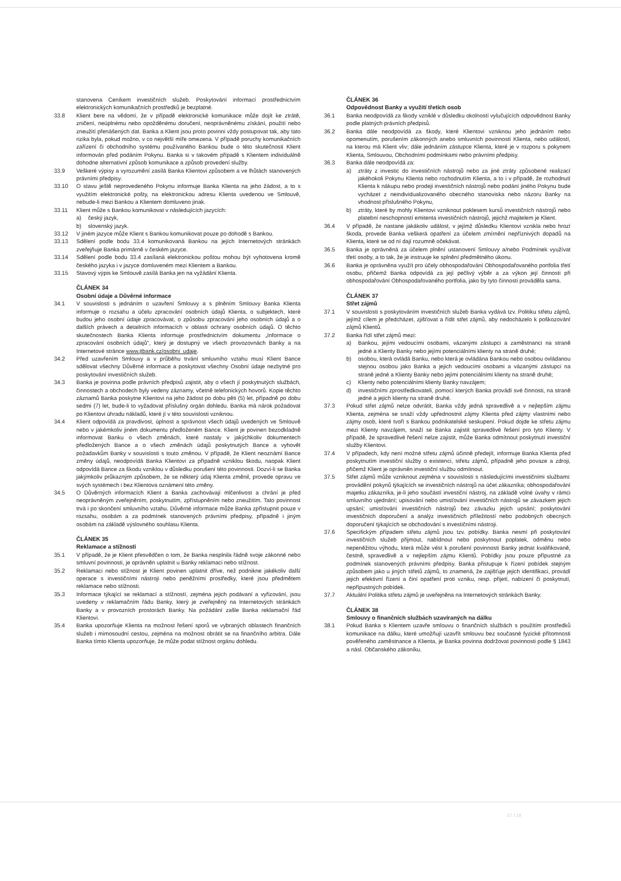stanovena Ceníkem investičních služeb. Poskytování informací prostřednictvím elektronických komunikačních prostředků je bezplatné.
33.8 Klient bere na vědomí, že v případě elektronické komunikace může dojít ke ztrátě, zničení, neúplnému nebo opožděnému doručení, neoprávněnému získání, použití nebo zneužití přenášených dat. Banka a Klient jsou proto povinni vždy postupovat tak, aby tato rizika byla, pokud možno, v co největší míře omezena. V případě poruchy komunikačních zařízení či obchodního systému používaného Bankou bude o této skutečnosti Klient informován před podáním Pokynu. Banka si v takovém případě s Klientem individuálně dohodne alternativní způsob komunikace a způsob provedení služby.
33.9 Veškeré výpisy a vyrozumění zasílá Banka Klientovi způsobem a ve lhůtách stanovených právními předpisy.
33.10 O stavu ještě neprovedeného Pokynu informuje Banka Klienta na jeho žádost, a to s využitím elektronické pošty, na elektronickou adresu Klienta uvedenou ve Smlouvě, nebude-li mezi Bankou a Klientem domluveno jinak.
33.11 Klient může s Bankou komunikovat v následujících jazycích:
a) český jazyk,
b) slovenský jazyk.
33.12 V jiném jazyce může Klient s Bankou komunikovat pouze po dohodě s Bankou.
33.13 Sdělení podle bodu 33.4 komunikovaná Bankou na jejích Internetových stránkách zveřejňuje Banka primárně v českém jazyce.
33.14 Sdělení podle bodu 33.4 zasílaná elektronickou poštou mohou být vyhotovena kromě českého jazyka i v jazyce domluveném mezi Klientem a Bankou.
33.15 Stavový výpis ke Smlouvě zasílá Banka jen na vyžádání Klienta.
ČLÁNEK 34
Osobní údaje a Důvěrné informace
34.1 V souvislosti s jednáním o uzavření Smlouvy a s plněním Smlouvy Banka Klienta informuje o rozsahu a účelu zpracování osobních údajů Klienta, o subjektech, které budou jeho osobní údaje zpracovávat, o způsobu zpracování jeho osobních údajů a o dalších právech a detailních informacích v oblasti ochrany osobních údajů. O těchto skutečnostech Banka Klienta informuje prostřednictvím dokumentu „Informace o zpracování osobních údajů", který je dostupný ve všech provozovnách Banky a na Internetové stránce www.jtbank.cz/osobni_udaje.
34.2 Před uzavřením Smlouvy a v průběhu trvání smluvního vztahu musí Klient Bance sdělovat všechny Důvěrné informace a poskytovat všechny Osobní údaje nezbytné pro poskytování investičních služeb.
34.3 Banka je povinna podle právních předpisů zajistit, aby o všech jí poskytnutých službách, činnostech a obchodech byly vedeny záznamy, včetně telefonických hovorů. Kopie těchto záznamů Banka poskytne Klientovi na jeho žádost po dobu pěti (5) let, případně po dobu sedmi (7) let, bude-li to vyžadovat příslušný orgán dohledu. Banka má nárok požadovat po Klientovi úhradu nákladů, které jí v této souvislosti vzniknou.
34.4 Klient odpovídá za pravdivost, úplnost a správnost všech údajů uvedených ve Smlouvě nebo v jakémkoliv jiném dokumentu předloženém Bance. Klient je povinen bezodkladně informovat Banku o všech změnách, které nastaly v jakýchkoliv dokumentech předložených Bance a o všech změnách údajů poskytnutých Bance a vyhovět požadavkům Banky v souvislosti s touto změnou. V případě, že Klient neoznámí Bance změny údajů, neodpovídá Banka Klientovi za případně vzniklou škodu, naopak Klient odpovídá Bance za škodu vzniklou v důsledku porušení této povinnosti. Dozví-li se Banka jakýmkoliv průkazným způsobem, že se některý údaj Klienta změnil, provede opravu ve svých systémech i bez Klientova oznámení této změny.
34.5 O Důvěrných informacích Klient a Banka zachovávají mlčenlivost a chrání je před neoprávněným zveřejněním, poskytnutím, zpřístupněním nebo zneužitím. Tato povinnost trvá i po skončení smluvního vztahu. Důvěrné informace může Banka zpřístupnit pouze v rozsahu, osobám a za podmínek stanovených právními předpisy, případně i jiným osobám na základě výslovného souhlasu Klienta.
ČLÁNEK 35
Reklamace a stížnosti
35.1 V případě, že je Klient přesvědčen o tom, že Banka nesplnila řádně svoje zákonné nebo smluvní povinnosti, je oprávněn uplatnit u Banky reklamaci nebo stížnost.
35.2 Reklamaci nebo stížnost je Klient povinen uplatnit dříve, než podnikne jakékoliv další operace s investičními nástroji nebo peněžními prostředky, které jsou předmětem reklamace nebo stížnosti.
35.3 Informace týkající se reklamací a stížností, zejména jejich podávaní a vyřizování, jsou uvedeny v reklamačním řádu Banky, který je zveřejněný na Internetových stránkách Banky a v provozních prostorách Banky. Na požádání zašle Banka reklamační řád Klientovi.
35.4 Banka upozorňuje Klienta na možnost řešení sporů ve vybraných oblastech finančních služeb i mimosoudní cestou, zejména na možnost obrátit se na finančního arbitra. Dále Banka tímto Klienta upozorňuje, že může podat stížnost orgánu dohledu.
ČLÁNEK 36
Odpovědnost Banky a využití třetích osob
36.1 Banka neodpovídá za škody vzniklé v důsledku okolností vylučujících odpovědnost Banky podle platných právních předpisů.
36.2 Banka dále neodpovídá za škody, které Klientovi vzniknou jeho jednáním nebo opomenutím, porušením zákonných anebo smluvních povinností Klienta, nebo událostí, na kterou má Klient vliv; dále jednáním zástupce Klienta, které je v rozporu s pokynem Klienta, Smlouvou, Obchodními podmínkami nebo právními předpisy.
36.3 Banka dále neodpovídá za:
a) ztráty z investic do investičních nástrojů nebo za jiné ztráty způsobené realizací jakéhokoli Pokynu Klienta nebo rozhodnutím Klienta, a to i v případě, že rozhodnutí Klienta k nákupu nebo prodeji investičních nástrojů nebo podání jiného Pokynu bude vycházet z neindividualizovaného obecného stanoviska nebo názoru Banky na vhodnost příslušného Pokynu,
b) ztráty, které by mohly Klientovi vzniknout poklesem kursů investičních nástrojů nebo platební neschopností emitenta investičních nástrojů, jejichž majitelem je Klient.
36.4 V případě, že nastane jakákoliv událost, v jejímž důsledku Klientovi vznikla nebo hrozí škoda, provede Banka veškerá opatření za účelem zmírnění nepříznivých dopadů na Klienta, které se od ní dají rozumně očekávat.
36.5 Banka je oprávněná za účelem plnění ustanovení Smlouvy a/nebo Podmínek využívat třetí osoby, a to tak, že je instruuje ke splnění předmětného úkonu.
36.6 Banka je oprávněna využít pro účely obhospodařování Obhospodařovaného portfolia třetí osobu, přičemž Banka odpovídá za její pečlivý výběr a za výkon její činnosti při obhospodařování Obhospodařovaného portfolia, jako by tyto činnosti prováděla sama.
ČLÁNEK 37
Střet zájmů
37.1 V souvislosti s poskytováním investičních služeb Banka vydává tzv. Politiku střetu zájmů, jejímž cílem je předcházet, zjišťovat a řídit střet zájmů, aby nedocházelo k poškozování zájmů Klientů.
37.2 Banka řídí střet zájmů mezi:
a) Bankou, jejími vedoucími osobami, vázanými zástupci a zaměstnanci na straně jedné a Klienty Banky nebo jejími potenciálními klienty na straně druhé;
b) osobou, která ovládá Banku, nebo která je ovládána Bankou nebo osobou ovládanou stejnou osobou jako Banka a jejich vedoucími osobami a vázanými zástupci na straně jedné a Klienty Banky nebo jejími potenciálními klienty na straně druhé;
c) Klienty nebo potenciálními klienty Banky navzájem;
d) investičními zprostředkovateli, pomocí kterých Banka provádí své činnosti, na straně jedné a jejich klienty na straně druhé.
37.3 Pokud střet zájmů nelze odvrátit, Banka vždy jedná spravedlivě a v nejlepším zájmu Klienta, zejména se snaží vždy upřednostnit zájmy Klienta před zájmy vlastními nebo zájmy osob, které tvoří s Bankou podnikatelské seskupení. Pokud dojde ke střetu zájmu mezi Klienty navzájem, snaží se Banka zajistit spravedlivé řešení pro tyto Klienty. V případě, že spravedlivé řešení nelze zajistit, může Banka odmítnout poskytnutí investiční služby Klientovi.
37.4 V případech, kdy není možné střetu zájmů účinně předejít, informuje Banka Klienta před poskytnutím investiční služby o existenci, střetu zájmů, případně jeho povaze a zdroji, přičemž Klient je oprávněn investiční službu odmítnout.
37.5 Střet zájmů může vzniknout zejména v souvislosti s následujícími investičními službami: provádění pokynů týkajících se investičních nástrojů na účet zákazníka; obhospodařování majetku zákazníka, je-li jeho součástí investiční nástroj, na základě volné úvahy v rámci smluvního ujednání; upisování nebo umisťování investičních nástrojů se závazkem jejich upsání; umisťování investičních nástrojů bez závazku jejich upsání; poskytování investičních doporučení a analýz investičních příležitostí nebo podobných obecných doporučení týkajících se obchodování s investičními nástroji.
37.6 Specifickým případem střetu zájmů jsou tzv. pobídky. Banka nesmí při poskytování investičních služeb přijmout, nabídnout nebo poskytnout poplatek, odměnu nebo nepeněžitou výhodu, která může vést k porušení povinnosti Banky jednat kvalifikovaně, čestně, spravedlivě a v nejlepším zájmu Klientů. Pobídky jsou pouze přípustné za podmínek stanovených právními předpisy. Banka přistupuje k řízení pobídek stejným způsobem jako u jiných střetů zájmů, to znamená, že zajišťuje jejich identifikaci, provádí jejich efektivní řízení a činí opatření proti vzniku, resp. přijetí, nabízení či poskytnutí, nepřípustných pobídek.
37.7 Aktuální Politika střetu zájmů je uveřejněna na Internetových stránkách Banky.
ČLÁNEK 38
Smlouvy o finančních službách uzavíraných na dálku
38.1 Pokud Banka s Klientem uzavře smlouvu o finančních službách s použitím prostředků komunikace na dálku, které umožňují uzavřít smlouvu bez současné fyzické přítomnosti pověřeného zaměstnance a Klienta, je Banka povinna dodržovat povinnosti podle § 1843 a násl. Občanského zákoníku.
17 / 19